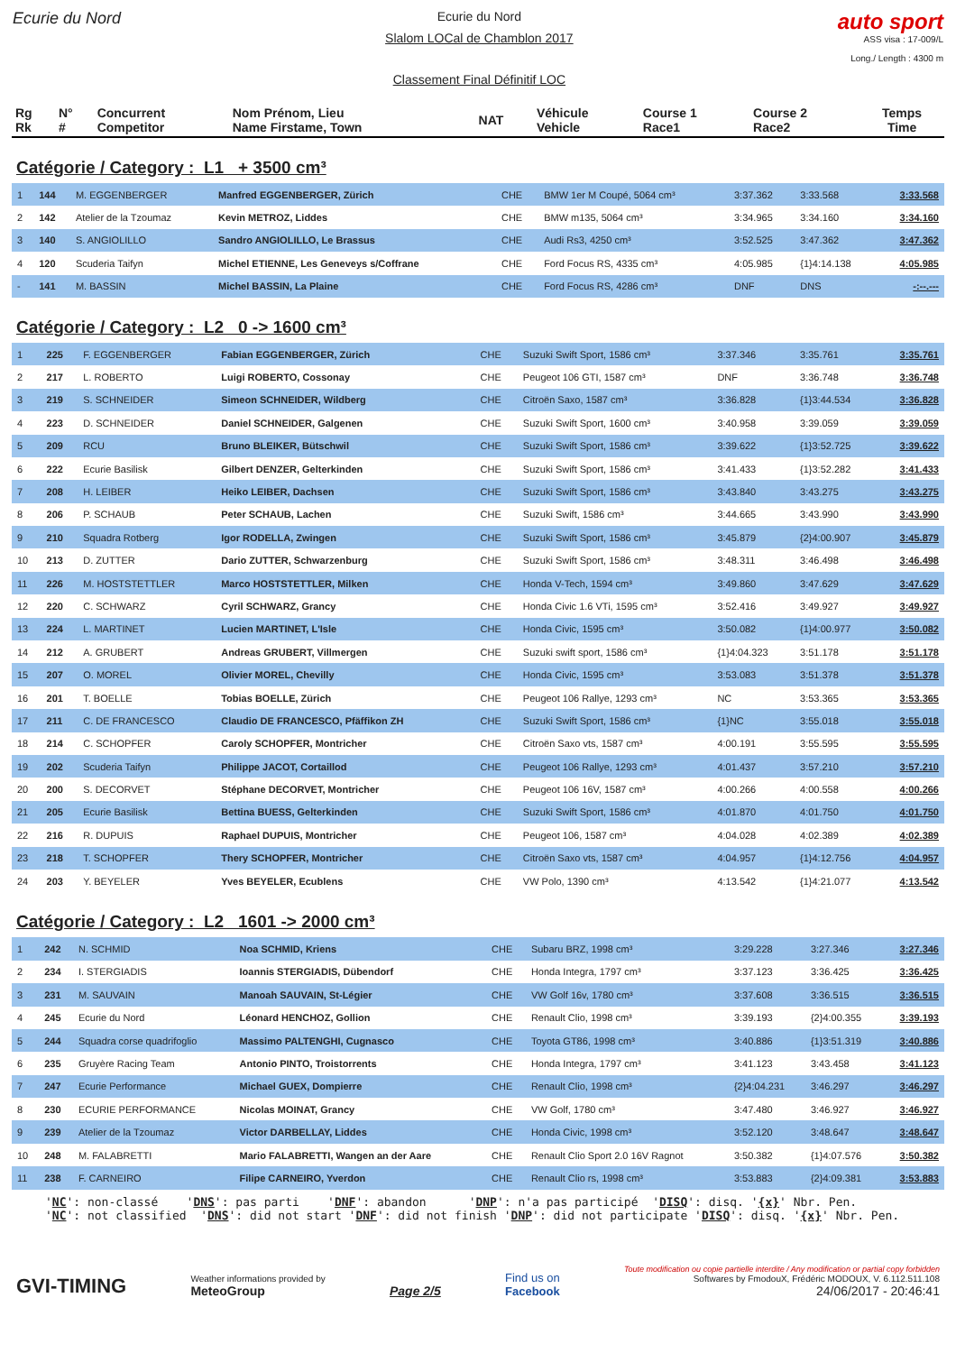Ecurie du Nord
Ecurie du Nord
Slalom LOCal de Chamblon 2017
Classement Final Définitif LOC
auto sport
ASS visa : 17-009/L
Long./ Length : 4300 m
| Rg Rk | N° # | Concurrent Competitor | Nom Prénom, Lieu Name Firstame, Town | NAT | Véhicule Vehicle | Course 1 Race1 | Course 2 Race2 | Temps Time |
Catégorie / Category : L1 + 3500 cm³
| 1 | 144 | M. EGGENBERGER | Manfred EGGENBERGER, Zürich | CHE | BMW 1er M Coupé, 5064 cm³ | 3:37.362 | 3:33.568 | 3:33.568 |
| 2 | 142 | Atelier de la Tzoumaz | Kevin METROZ, Liddes | CHE | BMW m135, 5064 cm³ | 3:34.965 | 3:34.160 | 3:34.160 |
| 3 | 140 | S. ANGIOLILLO | Sandro ANGIOLILLO, Le Brassus | CHE | Audi Rs3, 4250 cm³ | 3:52.525 | 3:47.362 | 3:47.362 |
| 4 | 120 | Scuderia Taifyn | Michel ETIENNE, Les Geneveys s/Coffrane | CHE | Ford Focus RS, 4335 cm³ | 4:05.985 | {1}4:14.138 | 4:05.985 |
| - | 141 | M. BASSIN | Michel BASSIN, La Plaine | CHE | Ford Focus RS, 4286 cm³ | DNF | DNS | -:--.--- |
Catégorie / Category : L2 0 -> 1600 cm³
| 1 | 225 | F. EGGENBERGER | Fabian EGGENBERGER, Zürich | CHE | Suzuki Swift Sport, 1586 cm³ | 3:37.346 | 3:35.761 | 3:35.761 |
| 2 | 217 | L. ROBERTO | Luigi ROBERTO, Cossonay | CHE | Peugeot 106 GTI, 1587 cm³ | DNF | 3:36.748 | 3:36.748 |
| 3 | 219 | S. SCHNEIDER | Simeon SCHNEIDER, Wildberg | CHE | Citroën Saxo, 1587 cm³ | 3:36.828 | {1}3:44.534 | 3:36.828 |
| 4 | 223 | D. SCHNEIDER | Daniel SCHNEIDER, Galgenen | CHE | Suzuki Swift Sport, 1600 cm³ | 3:40.958 | 3:39.059 | 3:39.059 |
| 5 | 209 | RCU | Bruno BLEIKER, Bütschwil | CHE | Suzuki Swift Sport, 1586 cm³ | 3:39.622 | {1}3:52.725 | 3:39.622 |
| 6 | 222 | Ecurie Basilisk | Gilbert DENZER, Gelterkinden | CHE | Suzuki Swift Sport, 1586 cm³ | 3:41.433 | {1}3:52.282 | 3:41.433 |
| 7 | 208 | H. LEIBER | Heiko LEIBER, Dachsen | CHE | Suzuki Swift Sport, 1586 cm³ | 3:43.840 | 3:43.275 | 3:43.275 |
| 8 | 206 | P. SCHAUB | Peter SCHAUB, Lachen | CHE | Suzuki Swift, 1586 cm³ | 3:44.665 | 3:43.990 | 3:43.990 |
| 9 | 210 | Squadra Rotberg | Igor RODELLA, Zwingen | CHE | Suzuki Swift Sport, 1586 cm³ | 3:45.879 | {2}4:00.907 | 3:45.879 |
| 10 | 213 | D. ZUTTER | Dario ZUTTER, Schwarzenburg | CHE | Suzuki Swift Sport, 1586 cm³ | 3:48.311 | 3:46.498 | 3:46.498 |
| 11 | 226 | M. HOSTSTETTLER | Marco HOSTSTETTLER, Milken | CHE | Honda V-Tech, 1594 cm³ | 3:49.860 | 3:47.629 | 3:47.629 |
| 12 | 220 | C. SCHWARZ | Cyril SCHWARZ, Grancy | CHE | Honda Civic 1.6 VTi, 1595 cm³ | 3:52.416 | 3:49.927 | 3:49.927 |
| 13 | 224 | L. MARTINET | Lucien MARTINET, L'Isle | CHE | Honda Civic, 1595 cm³ | 3:50.082 | {1}4:00.977 | 3:50.082 |
| 14 | 212 | A. GRUBERT | Andreas GRUBERT, Villmergen | CHE | Suzuki swift sport, 1586 cm³ | {1}4:04.323 | 3:51.178 | 3:51.178 |
| 15 | 207 | O. MOREL | Olivier MOREL, Chevilly | CHE | Honda Civic, 1595 cm³ | 3:53.083 | 3:51.378 | 3:51.378 |
| 16 | 201 | T. BOELLE | Tobias BOELLE, Zürich | CHE | Peugeot 106 Rallye, 1293 cm³ | NC | 3:53.365 | 3:53.365 |
| 17 | 211 | C. DE FRANCESCO | Claudio DE FRANCESCO, Pfäffikon ZH | CHE | Suzuki Swift Sport, 1586 cm³ | {1}NC | 3:55.018 | 3:55.018 |
| 18 | 214 | C. SCHOPFER | Caroly SCHOPFER, Montricher | CHE | Citroën Saxo vts, 1587 cm³ | 4:00.191 | 3:55.595 | 3:55.595 |
| 19 | 202 | Scuderia Taifyn | Philippe JACOT, Cortaillod | CHE | Peugeot 106 Rallye, 1293 cm³ | 4:01.437 | 3:57.210 | 3:57.210 |
| 20 | 200 | S. DECORVET | Stéphane DECORVET, Montricher | CHE | Peugeot 106 16V, 1587 cm³ | 4:00.266 | 4:00.558 | 4:00.266 |
| 21 | 205 | Ecurie Basilisk | Bettina BUESS, Gelterkinden | CHE | Suzuki Swift Sport, 1586 cm³ | 4:01.870 | 4:01.750 | 4:01.750 |
| 22 | 216 | R. DUPUIS | Raphael DUPUIS, Montricher | CHE | Peugeot 106, 1587 cm³ | 4:04.028 | 4:02.389 | 4:02.389 |
| 23 | 218 | T. SCHOPFER | Thery SCHOPFER, Montricher | CHE | Citroën Saxo vts, 1587 cm³ | 4:04.957 | {1}4:12.756 | 4:04.957 |
| 24 | 203 | Y. BEYELER | Yves BEYELER, Ecublens | CHE | VW Polo, 1390 cm³ | 4:13.542 | {1}4:21.077 | 4:13.542 |
Catégorie / Category : L2 1601 -> 2000 cm³
| 1 | 242 | N. SCHMID | Noa SCHMID, Kriens | CHE | Subaru BRZ, 1998 cm³ | 3:29.228 | 3:27.346 | 3:27.346 |
| 2 | 234 | I. STERGIADIS | Ioannis STERGIADIS, Dübendorf | CHE | Honda Integra, 1797 cm³ | 3:37.123 | 3:36.425 | 3:36.425 |
| 3 | 231 | M. SAUVAIN | Manoah SAUVAIN, St-Légier | CHE | VW Golf 16v, 1780 cm³ | 3:37.608 | 3:36.515 | 3:36.515 |
| 4 | 245 | Ecurie du Nord | Léonard HENCHOZ, Gollion | CHE | Renault Clio, 1998 cm³ | 3:39.193 | {2}4:00.355 | 3:39.193 |
| 5 | 244 | Squadra corse quadrifoglio | Massimo PALTENGHI, Cugnasco | CHE | Toyota GT86, 1998 cm³ | 3:40.886 | {1}3:51.319 | 3:40.886 |
| 6 | 235 | Gruyère Racing Team | Antonio PINTO, Troistorrents | CHE | Honda Integra, 1797 cm³ | 3:41.123 | 3:43.458 | 3:41.123 |
| 7 | 247 | Ecurie Performance | Michael GUEX, Dompierre | CHE | Renault Clio, 1998 cm³ | {2}4:04.231 | 3:46.297 | 3:46.297 |
| 8 | 230 | ECURIE PERFORMANCE | Nicolas MOINAT, Grancy | CHE | VW Golf, 1780 cm³ | 3:47.480 | 3:46.927 | 3:46.927 |
| 9 | 239 | Atelier de la Tzoumaz | Victor DARBELLAY, Liddes | CHE | Honda Civic, 1998 cm³ | 3:52.120 | 3:48.647 | 3:48.647 |
| 10 | 248 | M. FALABRETTI | Mario FALABRETTI, Wangen an der Aare | CHE | Renault Clio Sport 2.0 16V Ragnot | 3:50.382 | {1}4:07.576 | 3:50.382 |
| 11 | 238 | F. CARNEIRO | Filipe CARNEIRO, Yverdon | CHE | Renault Clio rs, 1998 cm³ | 3:53.883 | {2}4:09.381 | 3:53.883 |
'NC': non-classé 'DNS': pas parti 'DNF': abandon 'DNP': n'a pas participé 'DISQ': disq. '{x}' Nbr. Pen. 'NC': not classified 'DNS': did not start 'DNF': did not finish 'DNP': did not participate 'DISQ': disq. '{x}' Nbr. Pen.
GVI-TIMING
Weather informations provided by
MeteoGroup
Page 2/5
Find us on
Facebook
Toute modification ou copie partielle interdite / Any modification or partial copy forbidden
Softwares by FmodouX, Frédéric MODOUX, V. 6.112.511.108
24/06/2017 - 20:46:41